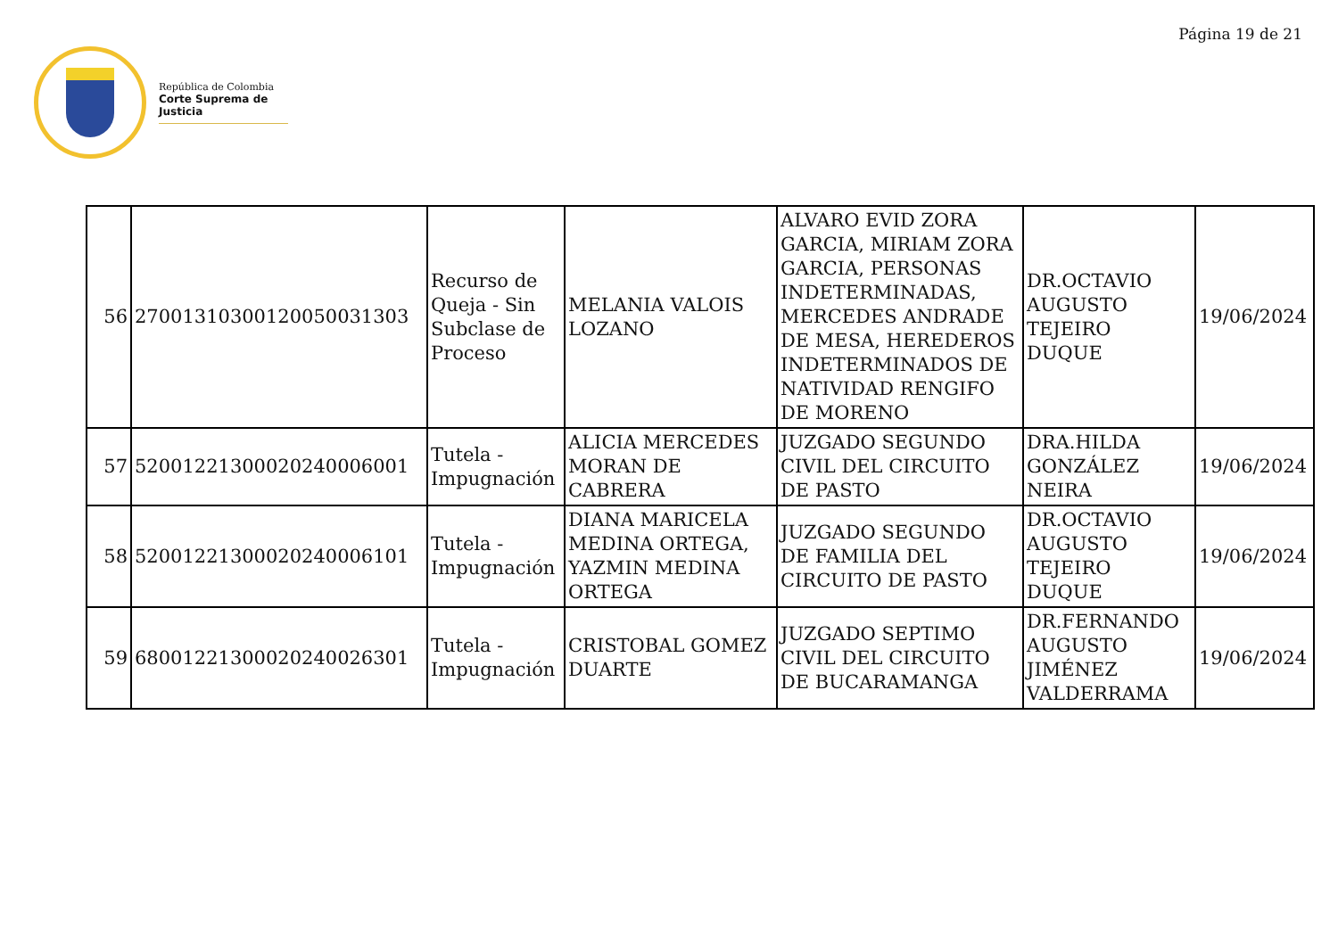República de Colombia
Corte Suprema de Justicia
Página 19 de 21
| 56 | 27001310300120050031303 | Recurso de Queja - Sin Subclase de Proceso | MELANIA VALOIS LOZANO | ALVARO EVID ZORA GARCIA, MIRIAM ZORA GARCIA, PERSONAS INDETERMINADAS, MERCEDES ANDRADE DE MESA, HEREDEROS INDETERMINADOS DE NATIVIDAD RENGIFO DE MORENO | DR.OCTAVIO AUGUSTO TEJEIRO DUQUE | 19/06/2024 |
| 57 | 52001221300020240006001 | Tutela - Impugnación | ALICIA MERCEDES MORAN DE CABRERA | JUZGADO SEGUNDO CIVIL DEL CIRCUITO DE PASTO | DRA.HILDA GONZÁLEZ NEIRA | 19/06/2024 |
| 58 | 52001221300020240006101 | Tutela - Impugnación | DIANA MARICELA MEDINA ORTEGA, YAZMIN MEDINA ORTEGA | JUZGADO SEGUNDO DE FAMILIA DEL CIRCUITO DE PASTO | DR.OCTAVIO AUGUSTO TEJEIRO DUQUE | 19/06/2024 |
| 59 | 68001221300020240026301 | Tutela - Impugnación | CRISTOBAL GOMEZ DUARTE | JUZGADO SEPTIMO CIVIL DEL CIRCUITO DE BUCARAMANGA | DR.FERNANDO AUGUSTO JIMÉNEZ VALDERRAMA | 19/06/2024 |